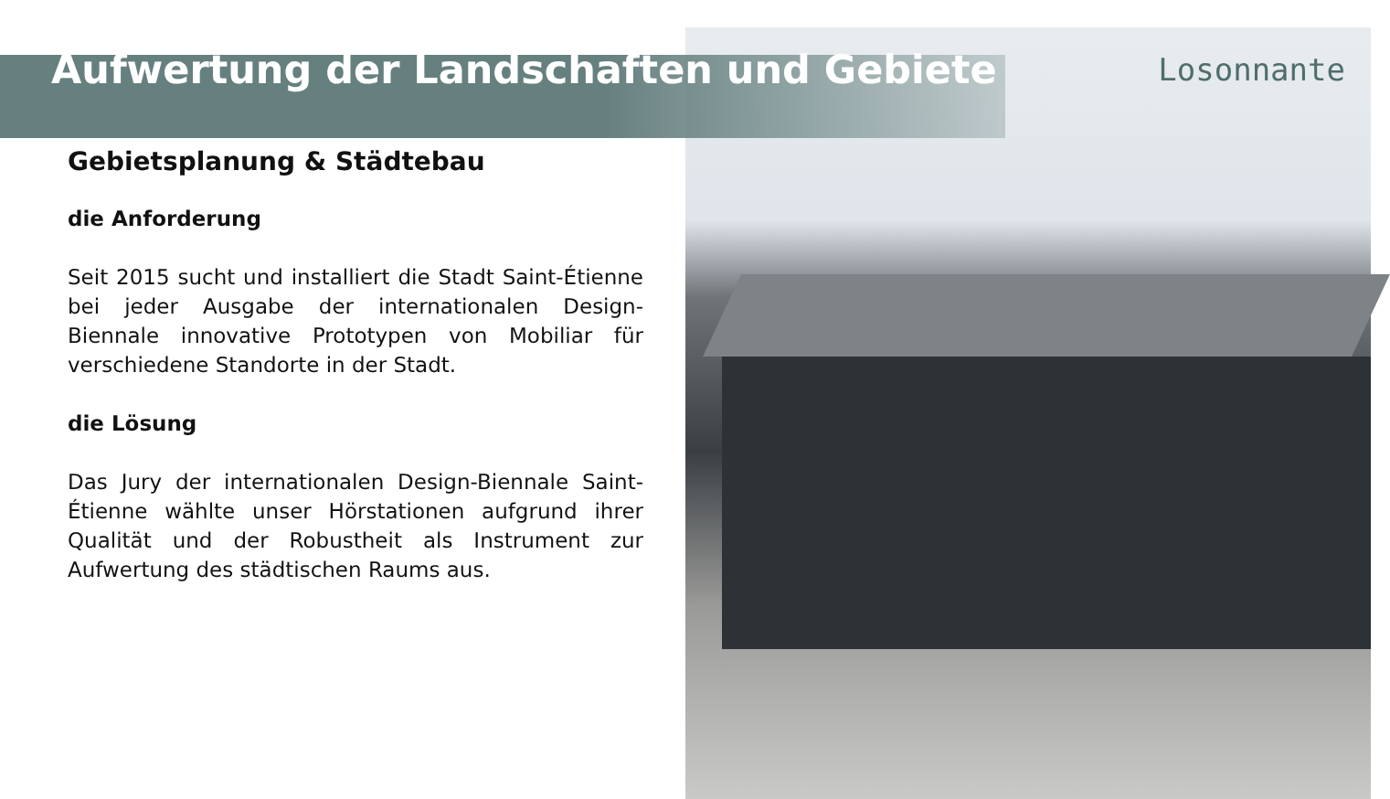Aufwertung der Landschaften und Gebiete
Losonnante
Gebietsplanung & Städtebau
die Anforderung
Seit 2015 sucht und installiert die Stadt Saint-Étienne bei jeder Ausgabe der internationalen Design-Biennale innovative Prototypen von Mobiliar für verschiedene Standorte in der Stadt.
die Lösung
Das Jury der internationalen Design-Biennale Saint-Étienne wählte unser Hörstationen aufgrund ihrer Qualität und der Robustheit als Instrument zur Aufwertung des städtischen Raums aus.